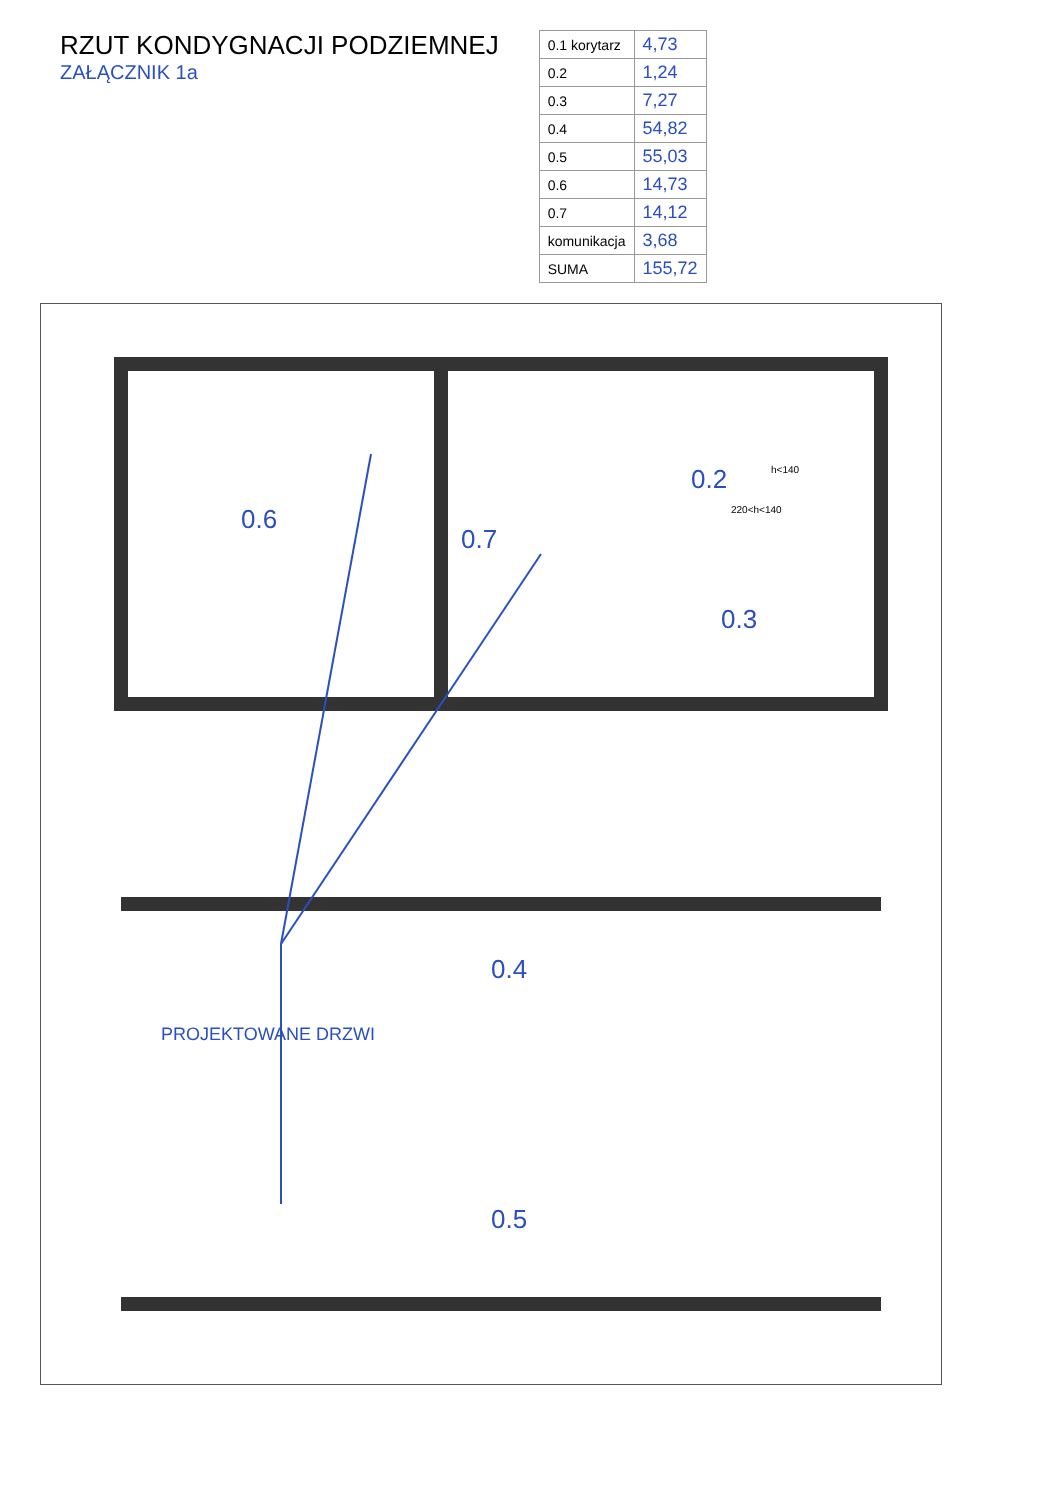RZUT KONDYGNACJI PODZIEMNEJ
ZAŁĄCZNIK 1a
| 0.1 korytarz | 4,73 |
| 0.2 | 1,24 |
| 0.3 | 7,27 |
| 0.4 | 54,82 |
| 0.5 | 55,03 |
| 0.6 | 14,73 |
| 0.7 | 14,12 |
| komunikacja | 3,68 |
| SUMA | 155,72 |
0.6
0.7
0.2
0.3
0.4
0.5
PROJEKTOWANE DRZWI
h<140
220<h<140